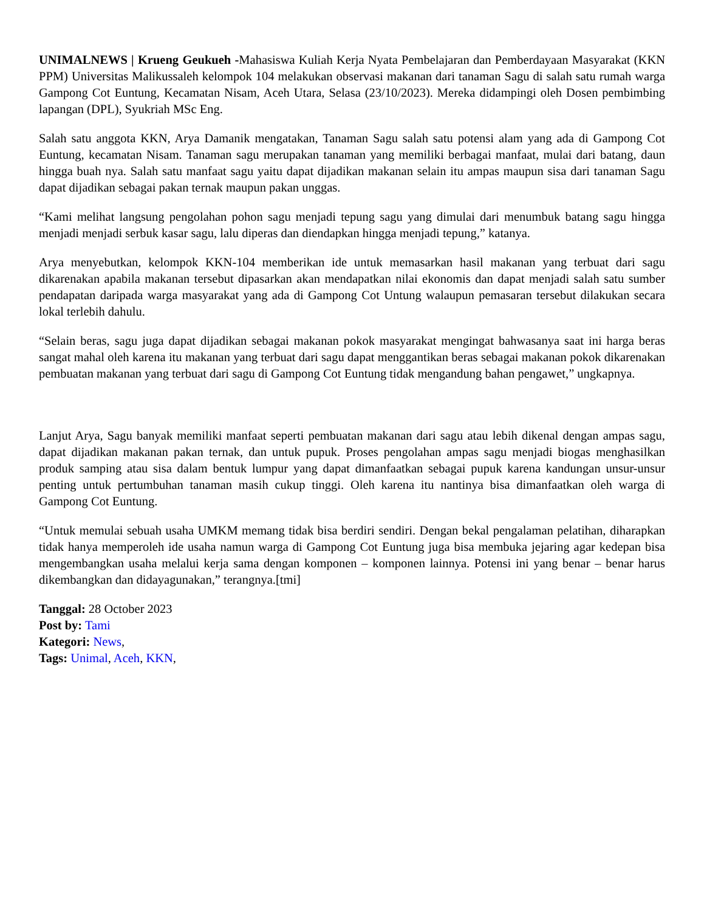UNIMALNEWS | Krueng Geukueh -Mahasiswa Kuliah Kerja Nyata Pembelajaran dan Pemberdayaan Masyarakat (KKN PPM) Universitas Malikussaleh kelompok 104 melakukan observasi makanan dari tanaman Sagu di salah satu rumah warga Gampong Cot Euntung, Kecamatan Nisam, Aceh Utara, Selasa (23/10/2023). Mereka didampingi oleh Dosen pembimbing lapangan (DPL), Syukriah MSc Eng.
Salah satu anggota KKN, Arya Damanik mengatakan, Tanaman Sagu salah satu potensi alam yang ada di Gampong Cot Euntung, kecamatan Nisam. Tanaman sagu merupakan tanaman yang memiliki berbagai manfaat, mulai dari batang, daun hingga buah nya. Salah satu manfaat sagu yaitu dapat dijadikan makanan selain itu ampas maupun sisa dari tanaman Sagu dapat dijadikan sebagai pakan ternak maupun pakan unggas.
“Kami melihat langsung pengolahan pohon sagu menjadi tepung sagu yang dimulai dari menumbuk batang sagu hingga menjadi menjadi serbuk kasar sagu, lalu diperas dan diendapkan hingga menjadi tepung,” katanya.
Arya menyebutkan, kelompok KKN-104 memberikan ide untuk memasarkan hasil makanan yang terbuat dari sagu dikarenakan apabila makanan tersebut dipasarkan akan mendapatkan nilai ekonomis dan dapat menjadi salah satu sumber pendapatan daripada warga masyarakat yang ada di Gampong Cot Untung walaupun pemasaran tersebut dilakukan secara lokal terlebih dahulu.
“Selain beras, sagu juga dapat dijadikan sebagai makanan pokok masyarakat mengingat bahwasanya saat ini harga beras sangat mahal oleh karena itu makanan yang terbuat dari sagu dapat menggantikan beras sebagai makanan pokok dikarenakan pembuatan makanan yang terbuat dari sagu di Gampong Cot Euntung tidak mengandung bahan pengawet,” ungkapnya.
Lanjut Arya, Sagu banyak memiliki manfaat seperti pembuatan makanan dari sagu atau lebih dikenal dengan ampas sagu, dapat dijadikan makanan pakan ternak, dan untuk pupuk. Proses pengolahan ampas sagu menjadi biogas menghasilkan produk samping atau sisa dalam bentuk lumpur yang dapat dimanfaatkan sebagai pupuk karena kandungan unsur-unsur penting untuk pertumbuhan tanaman masih cukup tinggi. Oleh karena itu nantinya bisa dimanfaatkan oleh warga di Gampong Cot Euntung.
“Untuk memulai sebuah usaha UMKM memang tidak bisa berdiri sendiri. Dengan bekal pengalaman pelatihan, diharapkan tidak hanya memperoleh ide usaha namun warga di Gampong Cot Euntung juga bisa membuka jejaring agar kedepan bisa mengembangkan usaha melalui kerja sama dengan komponen – komponen lainnya. Potensi ini yang benar – benar harus dikembangkan dan didayagunakan,” terangnya.[tmi]
Tanggal: 28 October 2023
Post by: Tami
Kategori: News,
Tags: Unimal, Aceh, KKN,